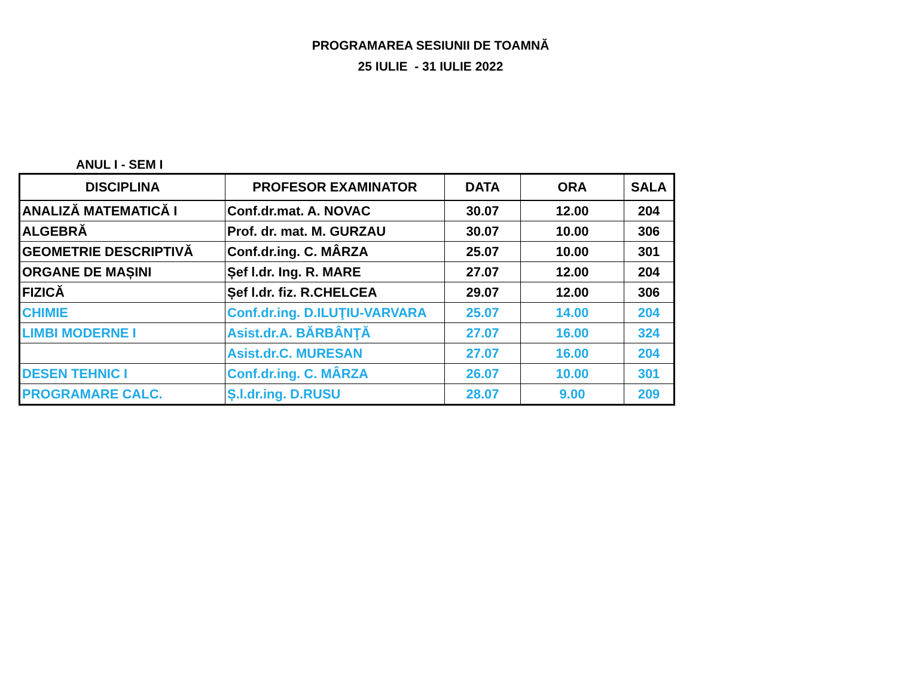PROGRAMAREA SESIUNII DE TOAMNĂ
25 IULIE - 31 IULIE 2022
ANUL I - SEM I
| DISCIPLINA | PROFESOR EXAMINATOR | DATA | ORA | SALA |
| --- | --- | --- | --- | --- |
| ANALIZĂ MATEMATICĂ I | Conf.dr.mat. A. NOVAC | 30.07 | 12.00 | 204 |
| ALGEBRĂ | Prof. dr. mat. M. GURZAU | 30.07 | 10.00 | 306 |
| GEOMETRIE DESCRIPTIVĂ | Conf.dr.ing. C. MÂRZA | 25.07 | 10.00 | 301 |
| ORGANE DE MAȘINI | Șef l.dr. Ing. R. MARE | 27.07 | 12.00 | 204 |
| FIZICĂ | Șef l.dr. fiz. R.CHELCEA | 29.07 | 12.00 | 306 |
| CHIMIE | Conf.dr.ing. D.ILUŢIU-VARVARA | 25.07 | 14.00 | 204 |
| LIMBI MODERNE I | Asist.dr.A. BĂRBÂNŢĂ | 27.07 | 16.00 | 324 |
| | Asist.dr.C. MURESAN | 27.07 | 16.00 | 204 |
| DESEN TEHNIC I | Conf.dr.ing. C. MÂRZA | 26.07 | 10.00 | 301 |
| PROGRAMARE CALC. | Ș.l.dr.ing. D.RUSU | 28.07 | 9.00 | 209 |